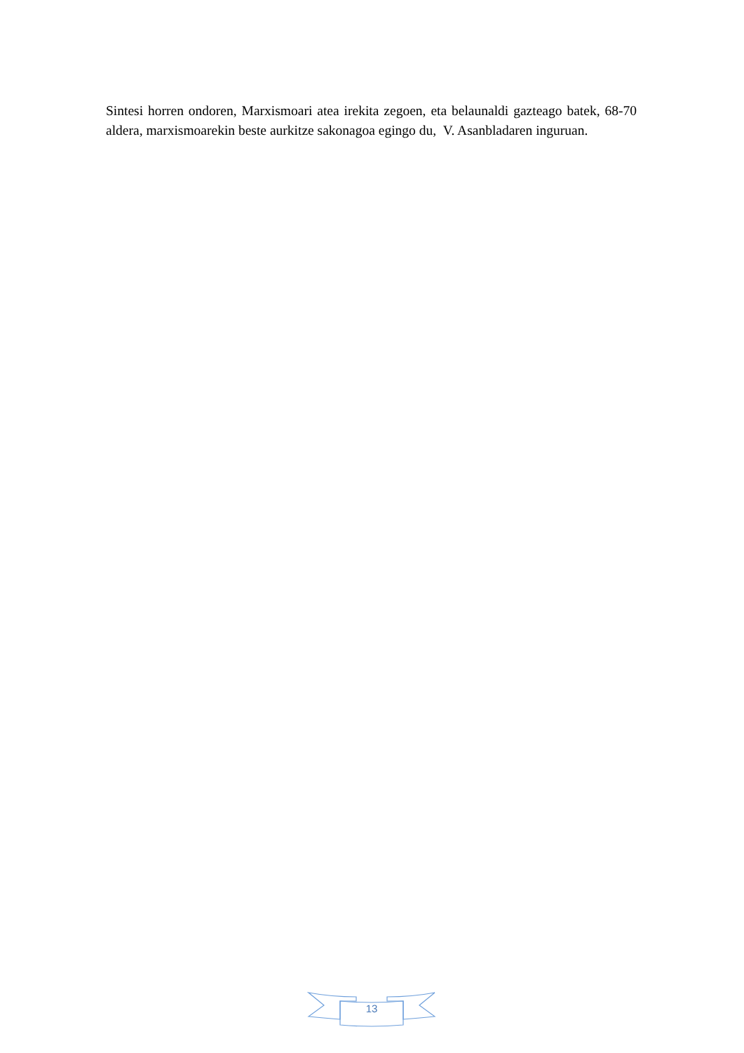Sintesi horren ondoren, Marxismoari atea irekita zegoen, eta belaunaldi gazteago batek, 68-70 aldera, marxismoarekin beste aurkitze sakonagoa egingo du, V. Asanbladaren inguruan.
13